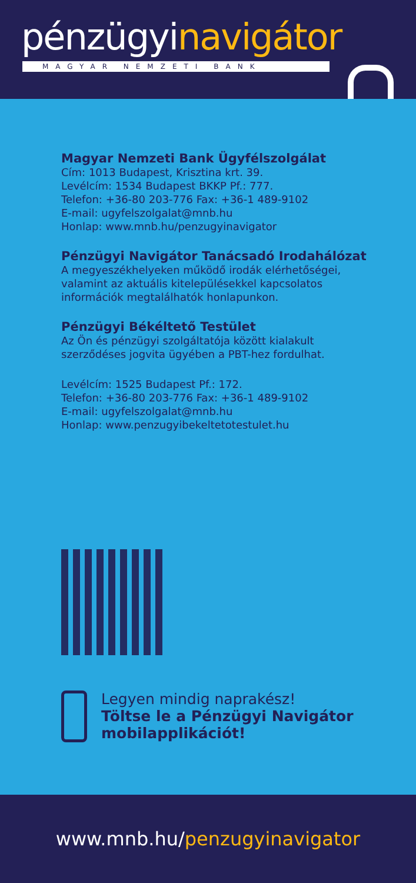pénzügyinavigátor
MAGYAR NEMZETI BANK
Magyar Nemzeti Bank Ügyfélszolgálat
Cím: 1013 Budapest, Krisztina krt. 39.
Levélcím: 1534 Budapest BKKP Pf.: 777.
Telefon: +36-80 203-776 Fax: +36-1 489-9102
E-mail: ugyfelszolgalat@mnb.hu
Honlap: www.mnb.hu/penzugyinavigator
Pénzügyi Navigátor Tanácsadó Irodahálózat
A megyeszékhelyeken működő irodák elérhetőségei,
valamint az aktuális kitelepülésekkel kapcsolatos
információk megtalálhatók honlapunkon.
Pénzügyi Békéltető Testület
Az Ön és pénzügyi szolgáltatója között kialakult
szerződéses jogvita ügyében a PBT-hez fordulhat.
Levélcím: 1525 Budapest Pf.: 172.
Telefon: +36-80 203-776 Fax: +36-1 489-9102
E-mail: ugyfelszolgalat@mnb.hu
Honlap: www.penzugyibekeltetotestulet.hu
Legyen mindig naprakész!
Töltse le a Pénzügyi Navigátor
mobilapplikációt!
www.mnb.hu/penzugyinavigator